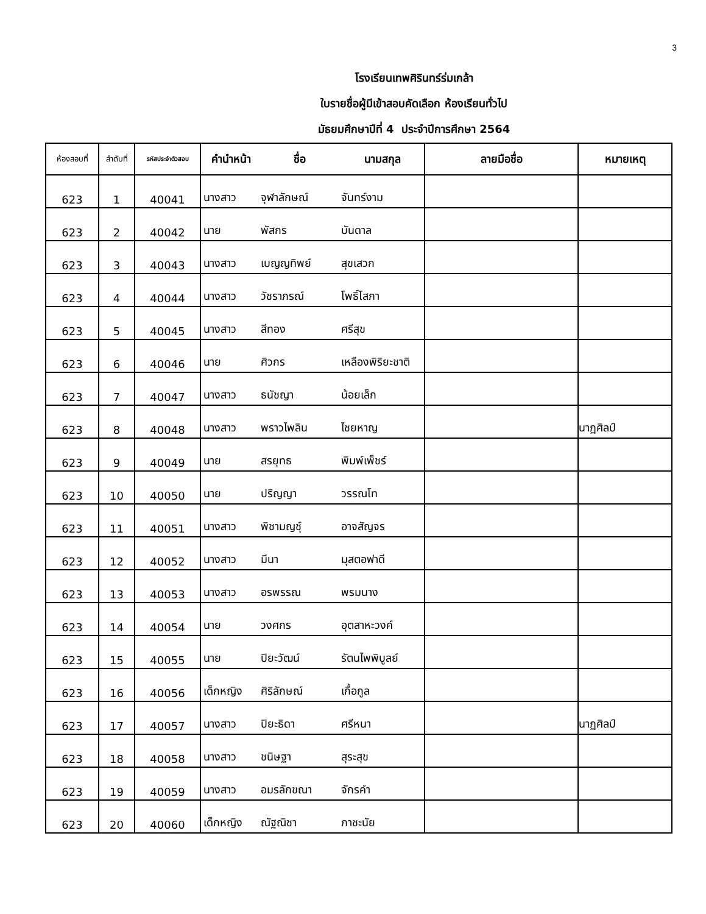3
โรงเรียนเทพศิรินทร์ร่มเกล้า
ใบรายชื่อผู้มีเข้าสอบคัดเลือก ห้องเรียนทั่วไป
มัธยมศึกษาปีที่ 4 ประจำปีการศึกษา 2564
| ห้องสอบที่ | ลำดับที่ | รหัสประจำตัวสอบ | คำนำหน้า | ชื่อ | นามสกุล | ลายมือชื่อ | หมายเหตุ |
| --- | --- | --- | --- | --- | --- | --- | --- |
| 623 | 1 | 40041 | นางสาว | จุฬาลักษณ์ | จันทร์งาม | | |
| 623 | 2 | 40042 | นาย | พัสกร | บันดาล | | |
| 623 | 3 | 40043 | นางสาว | เบญญทิพย์ | สุขเสวก | | |
| 623 | 4 | 40044 | นางสาว | วัชราภรณ์ | โพธิ์โสภา | | |
| 623 | 5 | 40045 | นางสาว | สีทอง | ศรีสุข | | |
| 623 | 6 | 40046 | นาย | ศิวกร | เหลืองพิริยะชาติ | | |
| 623 | 7 | 40047 | นางสาว | ธนัชญา | น้อยเล็ก | | |
| 623 | 8 | 40048 | นางสาว | พราวไพลิน | ไชยหาญ | | นาฏศิลป์ |
| 623 | 9 | 40049 | นาย | สรยุทธ | พิมพ์เพ็ชร์ | | |
| 623 | 10 | 40050 | นาย | ปริญญา | วรรณโท | | |
| 623 | 11 | 40051 | นางสาว | พิชามญชุ์ | อาจสัญจร | | |
| 623 | 12 | 40052 | นางสาว | มีนา | มุสตอฟาดี | | |
| 623 | 13 | 40053 | นางสาว | อรพรรณ | พรมนาง | | |
| 623 | 14 | 40054 | นาย | วงศกร | อุตสาหะวงค์ | | |
| 623 | 15 | 40055 | นาย | ปิยะวัฒน์ | รัตนไพพิบูลย์ | | |
| 623 | 16 | 40056 | เด็กหญิง | ศิริลักษณ์ | เกื้อกูล | | |
| 623 | 17 | 40057 | นางสาว | ปิยะธิดา | ศรีหนา | | นาฏศิลป์ |
| 623 | 18 | 40058 | นางสาว | ชนิษฐา | สุระสุข | | |
| 623 | 19 | 40059 | นางสาว | อมรลักขณา | จักรคำ | | |
| 623 | 20 | 40060 | เด็กหญิง | ณัฐณิชา | ภาชะนัย | | |